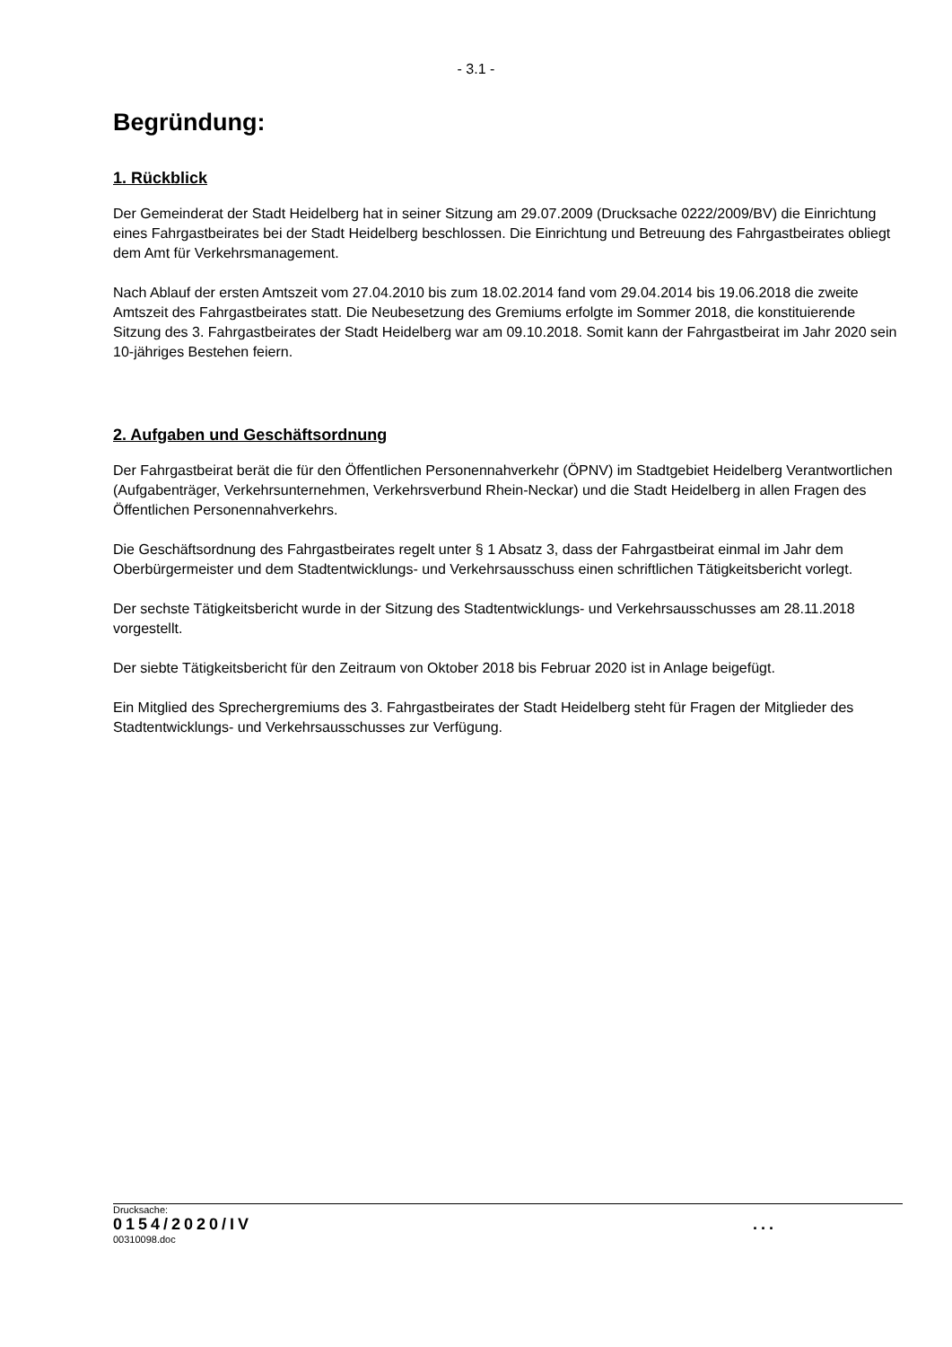- 3.1 -
Begründung:
1. Rückblick
Der Gemeinderat der Stadt Heidelberg hat in seiner Sitzung am 29.07.2009 (Drucksache 0222/2009/BV) die Einrichtung eines Fahrgastbeirates bei der Stadt Heidelberg beschlossen. Die Einrichtung und Betreuung des Fahrgastbeirates obliegt dem Amt für Verkehrsmanagement.
Nach Ablauf der ersten Amtszeit vom 27.04.2010 bis zum 18.02.2014 fand vom 29.04.2014 bis 19.06.2018 die zweite Amtszeit des Fahrgastbeirates statt. Die Neubesetzung des Gremiums erfolgte im Sommer 2018, die konstituierende Sitzung des 3. Fahrgastbeirates der Stadt Heidelberg war am 09.10.2018. Somit kann der Fahrgastbeirat im Jahr 2020 sein 10-jähriges Bestehen feiern.
2. Aufgaben und Geschäftsordnung
Der Fahrgastbeirat berät die für den Öffentlichen Personennahverkehr (ÖPNV) im Stadtgebiet Heidelberg Verantwortlichen (Aufgabenträger, Verkehrsunternehmen, Verkehrsverbund Rhein-Neckar) und die Stadt Heidelberg in allen Fragen des Öffentlichen Personennahverkehrs.
Die Geschäftsordnung des Fahrgastbeirates regelt unter § 1 Absatz 3, dass der Fahrgastbeirat einmal im Jahr dem Oberbürgermeister und dem Stadtentwicklungs- und Verkehrsausschuss einen schriftlichen Tätigkeitsbericht vorlegt.
Der sechste Tätigkeitsbericht wurde in der Sitzung des Stadtentwicklungs- und Verkehrsausschusses am 28.11.2018 vorgestellt.
Der siebte Tätigkeitsbericht für den Zeitraum von Oktober 2018 bis Februar 2020 ist in Anlage beigefügt.
Ein Mitglied des Sprechergremiums des 3. Fahrgastbeirates der Stadt Heidelberg steht für Fragen der Mitglieder des Stadtentwicklungs- und Verkehrsausschusses zur Verfügung.
Drucksache:
0154/2020/IV ...
00310098.doc